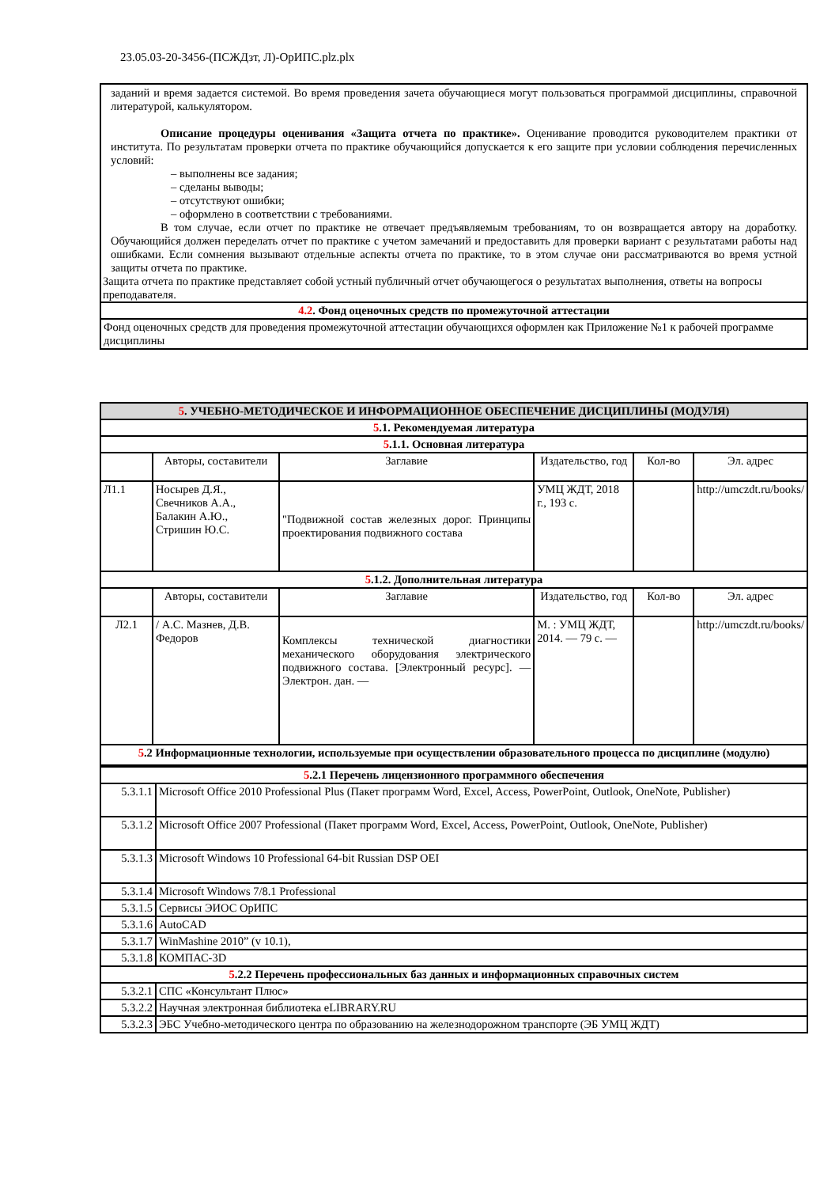23.05.03-20-3456-(ПСЖДзт, Л)-ОрИПС.plz.plx
| заданий и время задается системой. Во время проведения зачета обучающиеся могут пользоваться программой дисциплины, справочной литературой, калькулятором. Описание процедуры оценивания «Защита отчета по практике». Оценивание проводится руководителем практики от института. По результатам проверки отчета по практике обучающийся допускается к его защите при условии соблюдения перечисленных условий: – выполнены все задания; – сделаны выводы; – отсутствуют ошибки; – оформлено в соответствии с требованиями. В том случае, если отчет по практике не отвечает предъявляемым требованиям, то он возвращается автору на доработку. Обучающийся должен переделать отчет по практике с учетом замечаний и предоставить для проверки вариант с результатами работы над ошибками. Если сомнения вызывают отдельные аспекты отчета по практике, то в этом случае они рассматриваются во время устной защиты отчета по практике. Защита отчета по практике представляет собой устный публичный отчет обучающегося о результатах выполнения, ответы на вопросы преподавателя. |
| 4.2 . Фонд оценочных средств по промежуточной аттестации |
| Фонд оценочных средств для проведения промежуточной аттестации обучающихся оформлен как Приложение №1 к рабочей программе дисциплины |
| 5 . УЧЕБНО-МЕТОДИЧЕСКОЕ И ИНФОРМАЦИОННОЕ ОБЕСПЕЧЕНИЕ ДИСЦИПЛИНЫ (МОДУЛЯ) | | | | | |
| 5 .1. Рекомендуемая литература | | | | | |
| 5 .1.1. Основная литература | | | | | |
| | Авторы, составители | Заглавие | Издательство, год | Кол-во | Эл. адрес |
| Л1.1 | Носырев Д.Я., Свечников А.А., Балакин А.Ю., Стришин Ю.С. | "Подвижной состав железных дорог. Принципы проектирования подвижного состава | УМЦ ЖДТ, 2018 г., 193 с. | | http://umczdt.ru/books/ |
| 5 .1.2. Дополнительная литература | | | | | |
| | Авторы, составители | Заглавие | Издательство, год | Кол-во | Эл. адрес |
| Л2.1 | / А.С. Мазнев, Д.В. Федоров | Комплексы технической диагностики механического оборудования электрического подвижного состава. [Электронный ресурс]. — Электрон. дан. — | М. : УМЦ ЖДТ, 2014. — 79 с. — | | http://umczdt.ru/books/ |
| 5 .2 Информационные технологии, используемые при осуществлении образовательного процесса по дисциплине (модулю) | | | | | |
| 5 .2.1 Перечень лицензионного программного обеспечения | |
| 5.3.1.1 | Microsoft Office 2010 Professional Plus (Пакет программ Word, Excel, Access, PowerPoint, Outlook, OneNote, Publisher) |
| 5.3.1.2 | Microsoft Office 2007 Professional (Пакет программ Word, Excel, Access, PowerPoint, Outlook, OneNote, Publisher) |
| 5.3.1.3 | Microsoft Windows 10 Professional 64-bit Russian DSP OEI |
| 5.3.1.4 | Microsoft Windows 7/8.1 Professional |
| 5.3.1.5 | Сервисы ЭИОС ОрИПС |
| 5.3.1.6 | AutoCAD |
| 5.3.1.7 | WinMashine 2010” (v 10.1), |
| 5.3.1.8 | КОМПАС-3D |
| 5 .2.2 Перечень профессиональных баз данных и информационных справочных систем | |
| 5.3.2.1 | СПС «Консультант Плюс» |
| 5.3.2.2 | Научная электронная библиотека eLIBRARY.RU |
| 5.3.2.3 | ЭБС Учебно-методического центра по образованию на железнодорожном транспорте (ЭБ УМЦ ЖДТ) |